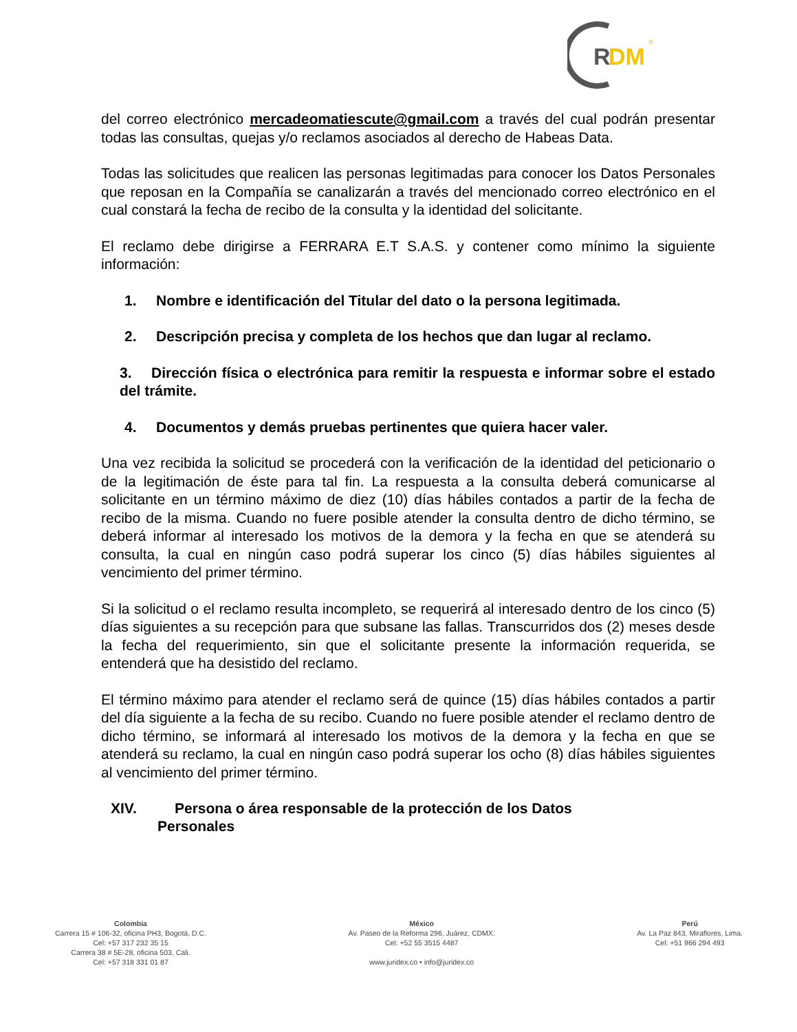R
DM
®
del correo electrónico mercadeomatiescute@gmail.com a través del cual podrán presentar todas las consultas, quejas y/o reclamos asociados al derecho de Habeas Data.
Todas las solicitudes que realicen las personas legitimadas para conocer los Datos Personales que reposan en la Compañía se canalizarán a través del mencionado correo electrónico en el cual constará la fecha de recibo de la consulta y la identidad del solicitante.
El reclamo debe dirigirse a FERRARA E.T S.A.S. y contener como mínimo la siguiente información:
1. Nombre e identificación del Titular del dato o la persona legitimada.
2. Descripción precisa y completa de los hechos que dan lugar al reclamo.
3. Dirección física o electrónica para remitir la respuesta e informar sobre el estado del trámite.
4. Documentos y demás pruebas pertinentes que quiera hacer valer.
Una vez recibida la solicitud se procederá con la verificación de la identidad del peticionario o de la legitimación de éste para tal fin. La respuesta a la consulta deberá comunicarse al solicitante en un término máximo de diez (10) días hábiles contados a partir de la fecha de recibo de la misma. Cuando no fuere posible atender la consulta dentro de dicho término, se deberá informar al interesado los motivos de la demora y la fecha en que se atenderá su consulta, la cual en ningún caso podrá superar los cinco (5) días hábiles siguientes al vencimiento del primer término.
Si la solicitud o el reclamo resulta incompleto, se requerirá al interesado dentro de los cinco (5) días siguientes a su recepción para que subsane las fallas. Transcurridos dos (2) meses desde la fecha del requerimiento, sin que el solicitante presente la información requerida, se entenderá que ha desistido del reclamo.
El término máximo para atender el reclamo será de quince (15) días hábiles contados a partir del día siguiente a la fecha de su recibo. Cuando no fuere posible atender el reclamo dentro de dicho término, se informará al interesado los motivos de la demora y la fecha en que se atenderá su reclamo, la cual en ningún caso podrá superar los ocho (8) días hábiles siguientes al vencimiento del primer término.
XIV. Persona o área responsable de la protección de los Datos
Personales
Colombia
Carrera 15 # 106-32, oficina PH3, Bogotá, D.C.
Cel: +57 317 232 35 15
Carrera 38 # 5E-28, oficina 503, Cali.
Cel: +57 318 331 01 87
México
Av. Paseo de la Reforma 296, Juárez, CDMX.
Cel: +52 55 3515 4487
www.juridex.co • info@juridex.co
Perú
Av. La Paz 843, Miraflores, Lima.
Cel: +51 966 294 493